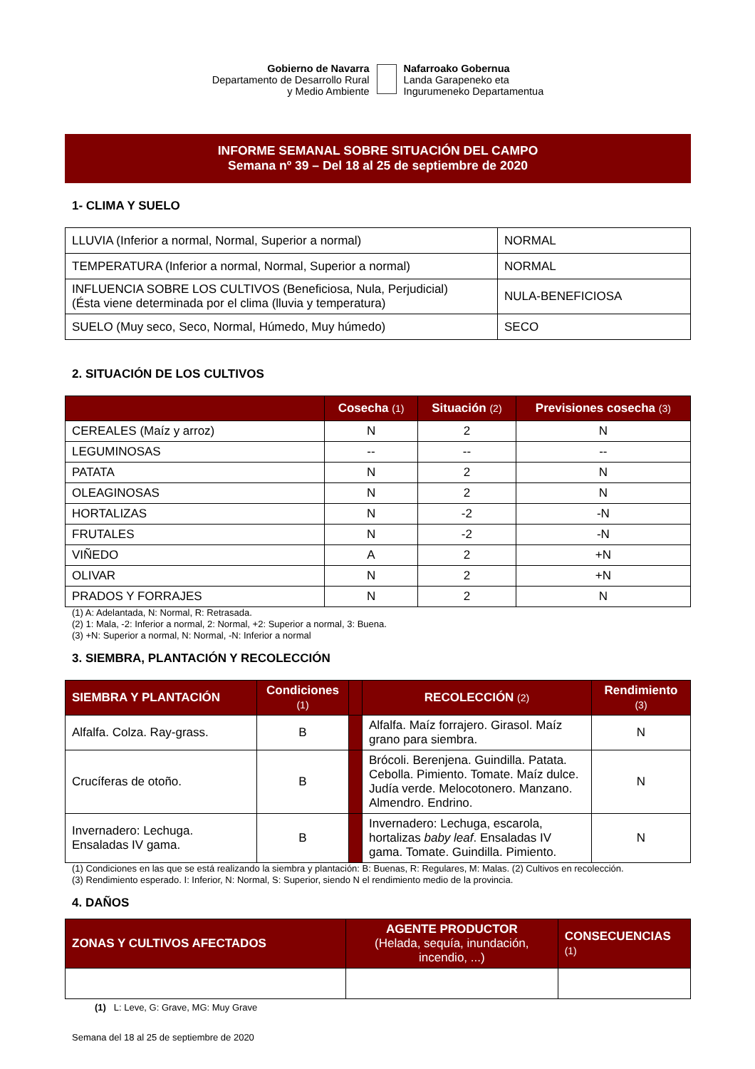Gobierno de Navarra
Departamento de Desarrollo Rural
y Medio Ambiente
Nafarroako Gobernua
Landa Garapeneko eta
Ingurumeneko Departamentua
INFORME SEMANAL SOBRE SITUACIÓN DEL CAMPO
Semana nº 39 – Del 18 al 25 de septiembre de 2020
1- CLIMA Y SUELO
| LLUVIA (Inferior a normal, Normal, Superior a normal) | NORMAL |
| TEMPERATURA (Inferior a normal, Normal, Superior a normal) | NORMAL |
| INFLUENCIA SOBRE LOS CULTIVOS (Beneficiosa, Nula, Perjudicial) (Ésta viene determinada por el clima (lluvia y temperatura) | NULA-BENEFICIOSA |
| SUELO (Muy seco, Seco, Normal, Húmedo, Muy húmedo) | SECO |
2. SITUACIÓN DE LOS CULTIVOS
| | Cosecha (1) | Situación (2) | Previsiones cosecha (3) |
| --- | --- | --- | --- |
| CEREALES (Maíz y arroz) | N | 2 | N |
| LEGUMINOSAS | -- | -- | -- |
| PATATA | N | 2 | N |
| OLEAGINOSAS | N | 2 | N |
| HORTALIZAS | N | -2 | -N |
| FRUTALES | N | -2 | -N |
| VIÑEDO | A | 2 | +N |
| OLIVAR | N | 2 | +N |
| PRADOS Y FORRAJES | N | 2 | N |
(1) A: Adelantada, N: Normal, R: Retrasada.
(2) 1: Mala, -2: Inferior a normal, 2: Normal, +2: Superior a normal, 3: Buena.
(3) +N: Superior a normal, N: Normal, -N: Inferior a normal
3. SIEMBRA, PLANTACIÓN Y RECOLECCIÓN
| SIEMBRA Y PLANTACIÓN | Condiciones (1) | | RECOLECCIÓN (2) | Rendimiento (3) |
| --- | --- | --- | --- | --- |
| Alfalfa. Colza. Ray-grass. | B | | Alfalfa. Maíz forrajero. Girasol. Maíz grano para siembra. | N |
| Crucíferas de otoño. | B | | Brócoli. Berenjena. Guindilla. Patata. Cebolla. Pimiento. Tomate. Maíz dulce. Judía verde. Melocotonero. Manzano. Almendro. Endrino. | N |
| Invernadero: Lechuga. Ensaladas IV gama. | B | | Invernadero: Lechuga, escarola, hortalizas baby leaf . Ensaladas IV gama. Tomate. Guindilla. Pimiento. | N |
(1) Condiciones en las que se está realizando la siembra y plantación: B: Buenas, R: Regulares, M: Malas. (2) Cultivos en recolección.
(3) Rendimiento esperado. I: Inferior, N: Normal, S: Superior, siendo N el rendimiento medio de la provincia.
4. DAÑOS
| ZONAS Y CULTIVOS AFECTADOS | AGENTE PRODUCTOR (Helada, sequía, inundación, incendio, ...) | CONSECUENCIAS (1) |
| --- | --- | --- |
(1) L: Leve, G: Grave, MG: Muy Grave
Semana del 18 al 25 de septiembre de 2020